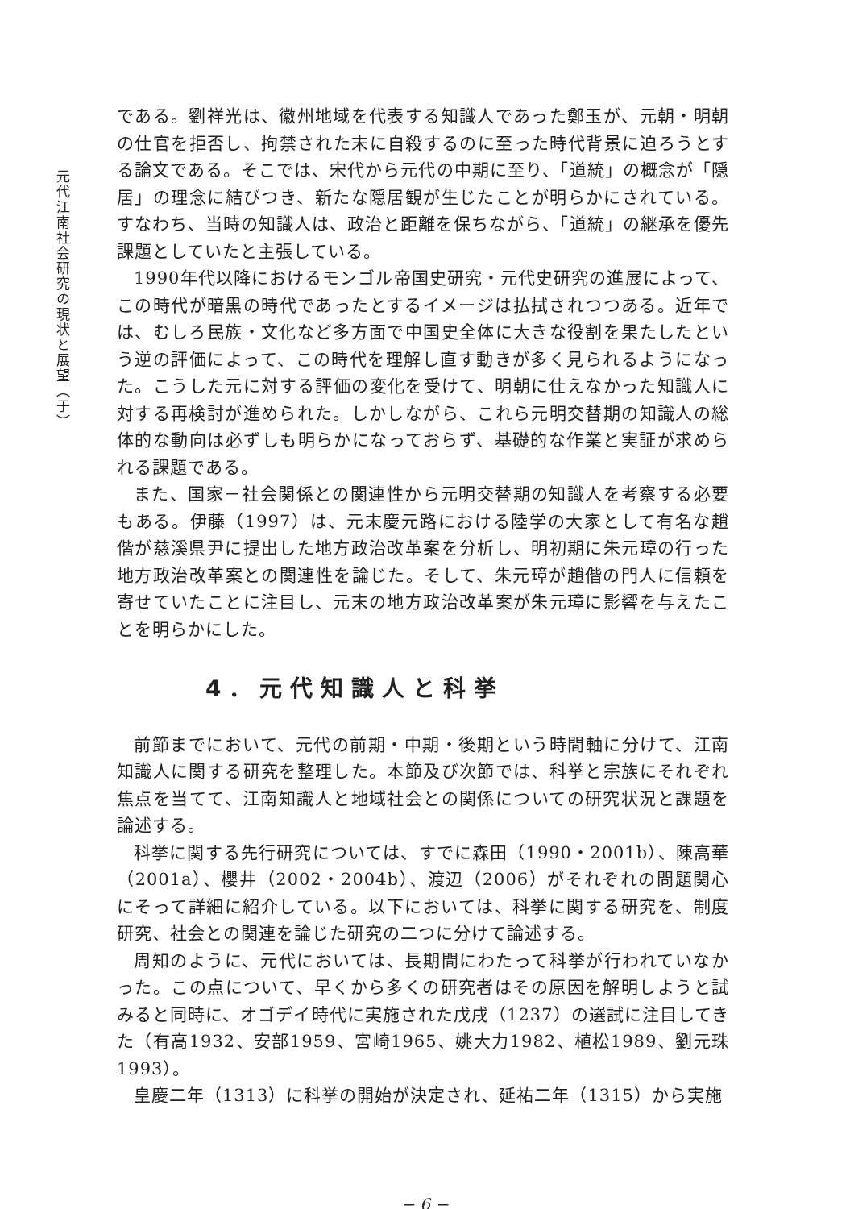元代江南社会研究の現状と展望（于）
である。劉祥光は、徽州地域を代表する知識人であった鄭玉が、元朝・明朝の仕官を拒否し、拘禁された末に自殺するのに至った時代背景に迫ろうとする論文である。そこでは、宋代から元代の中期に至り、「道統」の概念が「隠居」の理念に結びつき、新たな隠居観が生じたことが明らかにされている。すなわち、当時の知識人は、政治と距離を保ちながら、「道統」の継承を優先課題としていたと主張している。
1990年代以降におけるモンゴル帝国史研究・元代史研究の進展によって、この時代が暗黒の時代であったとするイメージは払拭されつつある。近年では、むしろ民族・文化など多方面で中国史全体に大きな役割を果たしたという逆の評価によって、この時代を理解し直す動きが多く見られるようになった。こうした元に対する評価の変化を受けて、明朝に仕えなかった知識人に対する再検討が進められた。しかしながら、これら元明交替期の知識人の総体的な動向は必ずしも明らかになっておらず、基礎的な作業と実証が求められる課題である。
また、国家－社会関係との関連性から元明交替期の知識人を考察する必要もある。伊藤（1997）は、元末慶元路における陸学の大家として有名な趙偕が慈溪県尹に提出した地方政治改革案を分析し、明初期に朱元璋の行った地方政治改革案との関連性を論じた。そして、朱元璋が趙偕の門人に信頼を寄せていたことに注目し、元末の地方政治改革案が朱元璋に影響を与えたことを明らかにした。
4．元代知識人と科挙
前節までにおいて、元代の前期・中期・後期という時間軸に分けて、江南知識人に関する研究を整理した。本節及び次節では、科挙と宗族にそれぞれ焦点を当てて、江南知識人と地域社会との関係についての研究状況と課題を論述する。
科挙に関する先行研究については、すでに森田（1990・2001b）、陳高華（2001a）、櫻井（2002・2004b）、渡辺（2006）がそれぞれの問題関心にそって詳細に紹介している。以下においては、科挙に関する研究を、制度研究、社会との関連を論じた研究の二つに分けて論述する。
周知のように、元代においては、長期間にわたって科挙が行われていなかった。この点について、早くから多くの研究者はその原因を解明しようと試みると同時に、オゴデイ時代に実施された戊戌（1237）の選試に注目してきた（有高1932、安部1959、宮崎1965、姚大力1982、植松1989、劉元珠1993）。
皇慶二年（1313）に科挙の開始が決定され、延祐二年（1315）から実施
− 6 −